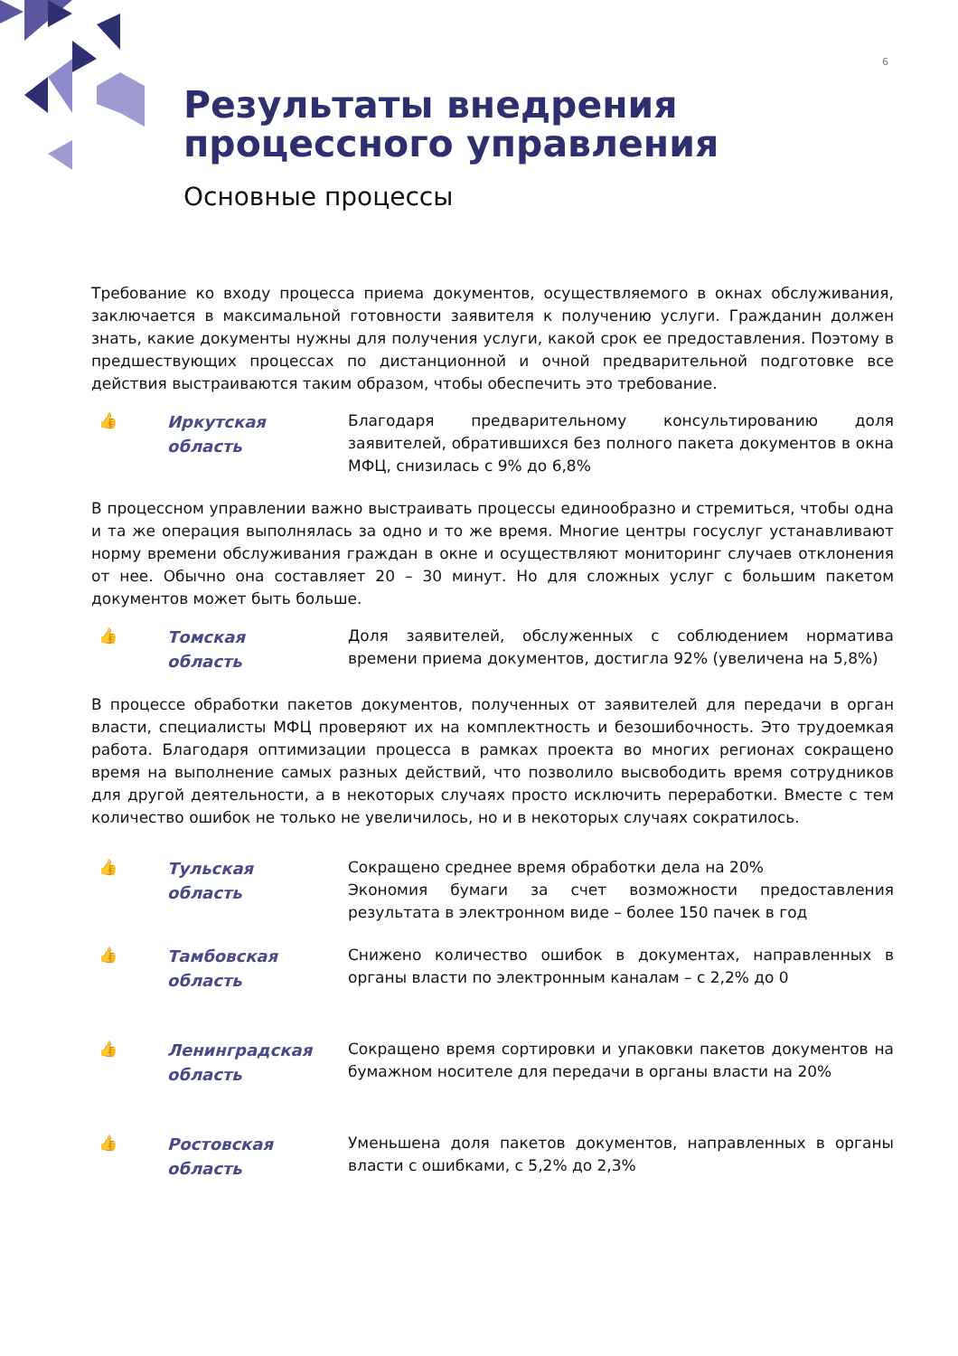6
Результаты внедрения
процессного управления
Основные процессы
Требование ко входу процесса приема документов, осуществляемого в окнах обслуживания, заключается в максимальной готовности заявителя к получению услуги. Гражданин должен знать, какие документы нужны для получения услуги, какой срок ее предоставления. Поэтому в предшествующих процессах по дистанционной и очной предварительной подготовке все действия выстраиваются таким образом, чтобы обеспечить это требование.
👍
Иркутская
область
Благодаря предварительному консультированию доля заявителей, обратившихся без полного пакета документов в окна МФЦ, снизилась с 9% до 6,8%
В процессном управлении важно выстраивать процессы единообразно и стремиться, чтобы одна и та же операция выполнялась за одно и то же время. Многие центры госуслуг устанавливают норму времени обслуживания граждан в окне и осуществляют мониторинг случаев отклонения от нее. Обычно она составляет 20 – 30 минут. Но для сложных услуг с большим пакетом документов может быть больше.
👍
Томская
область
Доля заявителей, обслуженных с соблюдением норматива времени приема документов, достигла 92% (увеличена на 5,8%)
В процессе обработки пакетов документов, полученных от заявителей для передачи в орган власти, специалисты МФЦ проверяют их на комплектность и безошибочность. Это трудоемкая работа. Благодаря оптимизации процесса в рамках проекта во многих регионах сокращено время на выполнение самых разных действий, что позволило высвободить время сотрудников для другой деятельности, а в некоторых случаях просто исключить переработки. Вместе с тем количество ошибок не только не увеличилось, но и в некоторых случаях сократилось.
👍
Тульская
область
Сокращено среднее время обработки дела на 20%
Экономия бумаги за счет возможности предоставления результата в электронном виде – более 150 пачек в год
👍
Тамбовская
область
Снижено количество ошибок в документах, направленных в органы власти по электронным каналам – с 2,2% до 0
👍
Ленинградская
область
Сокращено время сортировки и упаковки пакетов документов на бумажном носителе для передачи в органы власти на 20%
👍
Ростовская
область
Уменьшена доля пакетов документов, направленных в органы власти с ошибками, с 5,2% до 2,3%